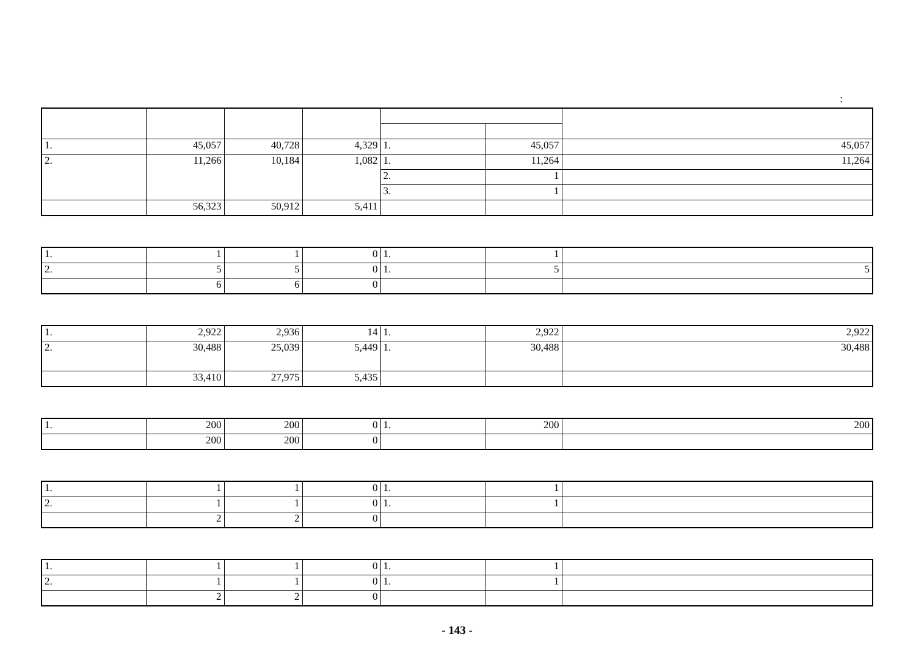:
| 1. | 45,057 | 40,728 | 4,329 | 1. | 45,057 | 45,057 |
| 2. | 11,266 | 10,184 | 1,082 | 1. | 11,264 | 11,264 |
| | | | | 2. | 1 | |
| | | | | 3. | 1 | |
| | 56,323 | 50,912 | 5,411 | | | |
| 1. | 1 | 1 | 0 | 1. | 1 | |
| 2. | 5 | 5 | 0 | 1. | 5 | 5 |
| | 6 | 6 | 0 | | | |
| 1. | 2,922 | 2,936 | 14 | 1. | 2,922 | 2,922 |
| 2. | 30,488 | 25,039 | 5,449 | 1. | 30,488 | 30,488 |
| | 33,410 | 27,975 | 5,435 | | | |
| 1. | 200 | 200 | 0 | 1. | 200 | 200 |
| | 200 | 200 | 0 | | | |
| 1. | 1 | 1 | 0 | 1. | 1 | |
| 2. | 1 | 1 | 0 | 1. | 1 | |
| | 2 | 2 | 0 | | | |
| 1. | 1 | 1 | 0 | 1. | 1 | |
| 2. | 1 | 1 | 0 | 1. | 1 | |
| | 2 | 2 | 0 | | | |
- 143 -